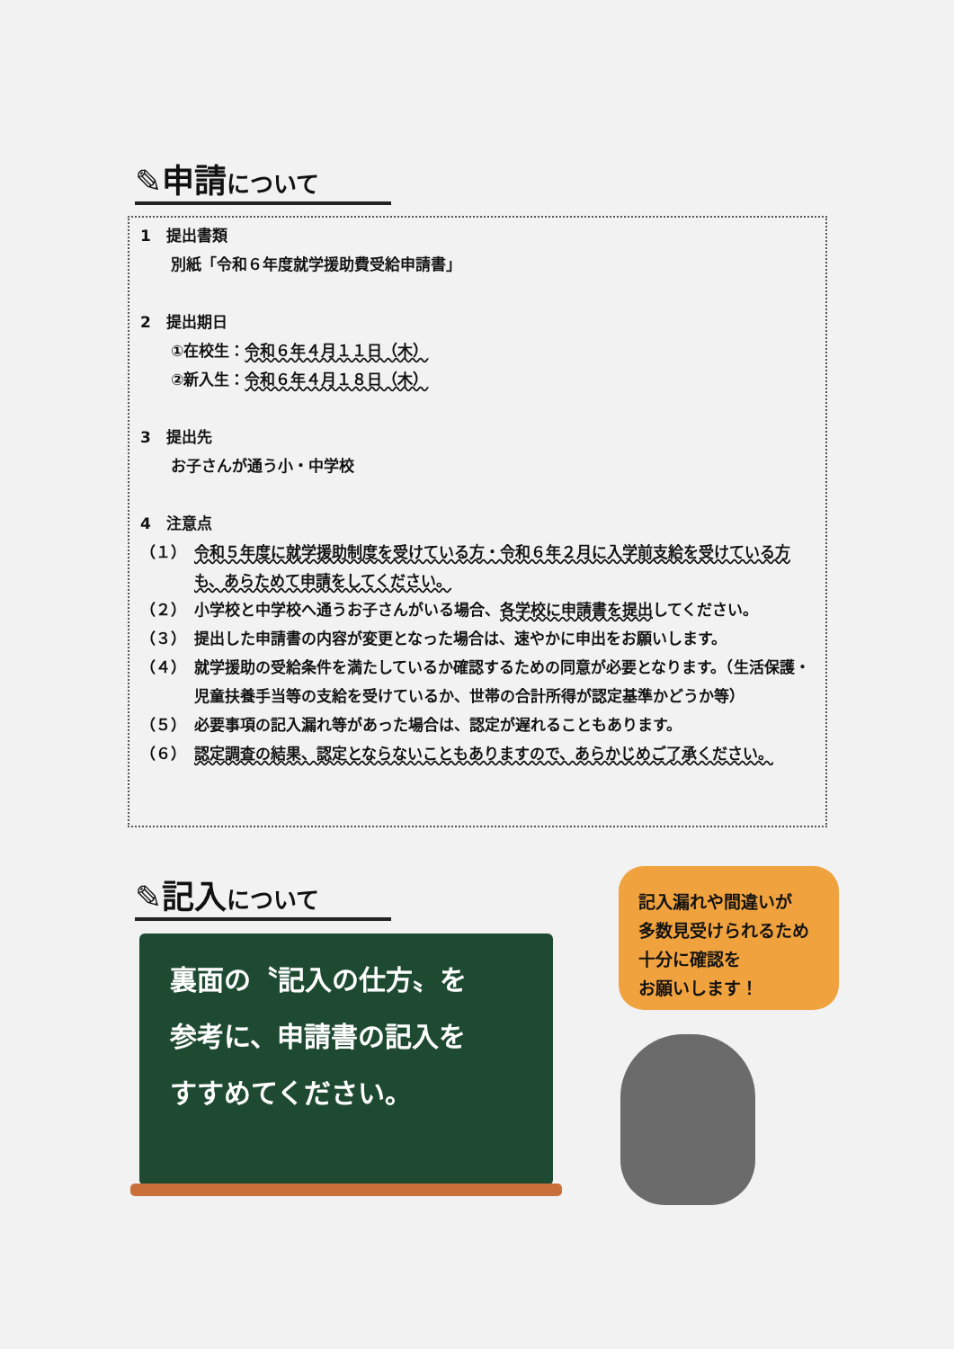✎申請について
1　提出書類
別紙「令和６年度就学援助費受給申請書」
2　提出期日
①在校生：令和６年４月１１日（木）
②新入生：令和６年４月１８日（木）
3　提出先
お子さんが通う小・中学校
4　注意点
（１） 令和５年度に就学援助制度を受けている方・令和６年２月に入学前支給を受けている方も、あらためて申請をしてください。
（２） 小学校と中学校へ通うお子さんがいる場合、各学校に申請書を提出してください。
（３） 提出した申請書の内容が変更となった場合は、速やかに申出をお願いします。
（４） 就学援助の受給条件を満たしているか確認するための同意が必要となります。（生活保護・児童扶養手当等の支給を受けているか、世帯の合計所得が認定基準かどうか等）
（５） 必要事項の記入漏れ等があった場合は、認定が遅れることもあります。
（６） 認定調査の結果、認定とならないこともありますので、あらかじめご了承ください。
✎記入について
裏面の〝記入の仕方〟を
参考に、申請書の記入を
すすめてください。
記入漏れや間違いが
多数見受けられるため
十分に確認を
お願いします！